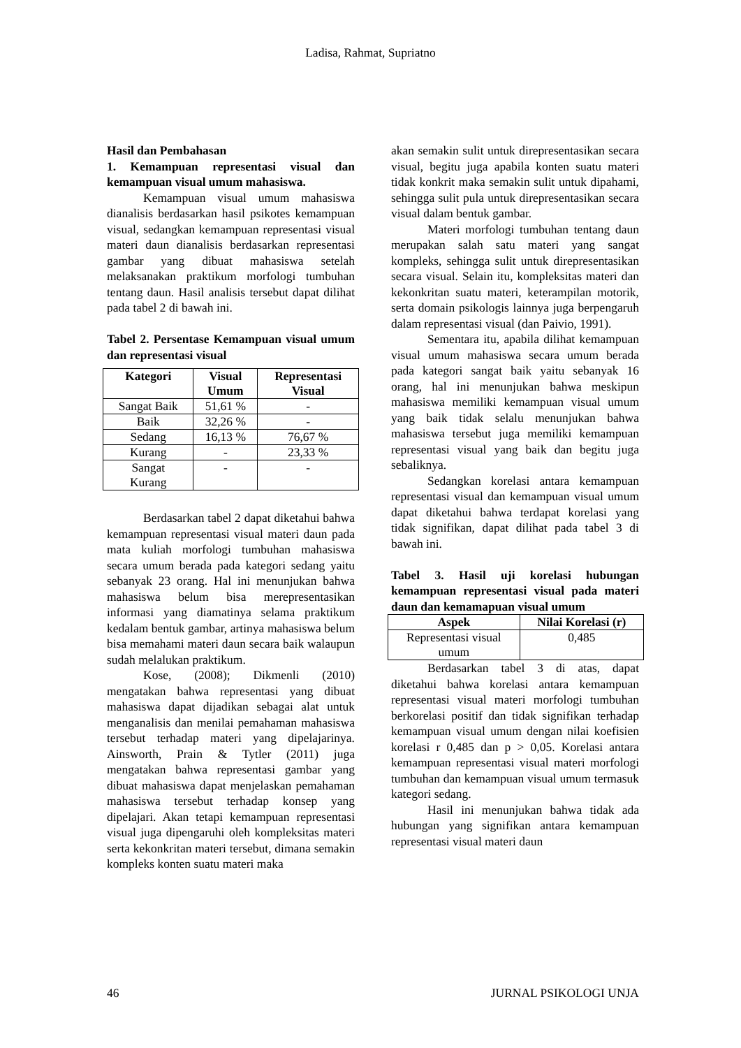Ladisa, Rahmat, Supriatno
Hasil dan Pembahasan
1. Kemampuan representasi visual dan kemampuan visual umum mahasiswa.
Kemampuan visual umum mahasiswa dianalisis berdasarkan hasil psikotes kemampuan visual, sedangkan kemampuan representasi visual materi daun dianalisis berdasarkan representasi gambar yang dibuat mahasiswa setelah melaksanakan praktikum morfologi tumbuhan tentang daun. Hasil analisis tersebut dapat dilihat pada tabel 2 di bawah ini.
Tabel 2. Persentase Kemampuan visual umum dan representasi visual
| Kategori | Visual Umum | Representasi Visual |
| --- | --- | --- |
| Sangat Baik | 51,61 % | - |
| Baik | 32,26 % | - |
| Sedang | 16,13 % | 76,67 % |
| Kurang | - | 23,33 % |
| Sangat Kurang | - | - |
Berdasarkan tabel 2 dapat diketahui bahwa kemampuan representasi visual materi daun pada mata kuliah morfologi tumbuhan mahasiswa secara umum berada pada kategori sedang yaitu sebanyak 23 orang. Hal ini menunjukan bahwa mahasiswa belum bisa merepresentasikan informasi yang diamatinya selama praktikum kedalam bentuk gambar, artinya mahasiswa belum bisa memahami materi daun secara baik walaupun sudah melalukan praktikum.
Kose, (2008); Dikmenli (2010) mengatakan bahwa representasi yang dibuat mahasiswa dapat dijadikan sebagai alat untuk menganalisis dan menilai pemahaman mahasiswa tersebut terhadap materi yang dipelajarinya. Ainsworth, Prain & Tytler (2011) juga mengatakan bahwa representasi gambar yang dibuat mahasiswa dapat menjelaskan pemahaman mahasiswa tersebut terhadap konsep yang dipelajari. Akan tetapi kemampuan representasi visual juga dipengaruhi oleh kompleksitas materi serta kekonkritan materi tersebut, dimana semakin kompleks konten suatu materi maka
akan semakin sulit untuk direpresentasikan secara visual, begitu juga apabila konten suatu materi tidak konkrit maka semakin sulit untuk dipahami, sehingga sulit pula untuk direpresentasikan secara visual dalam bentuk gambar.
Materi morfologi tumbuhan tentang daun merupakan salah satu materi yang sangat kompleks, sehingga sulit untuk direpresentasikan secara visual. Selain itu, kompleksitas materi dan kekonkritan suatu materi, keterampilan motorik, serta domain psikologis lainnya juga berpengaruh dalam representasi visual (dan Paivio, 1991).
Sementara itu, apabila dilihat kemampuan visual umum mahasiswa secara umum berada pada kategori sangat baik yaitu sebanyak 16 orang, hal ini menunjukan bahwa meskipun mahasiswa memiliki kemampuan visual umum yang baik tidak selalu menunjukan bahwa mahasiswa tersebut juga memiliki kemampuan representasi visual yang baik dan begitu juga sebaliknya.
Sedangkan korelasi antara kemampuan representasi visual dan kemampuan visual umum dapat diketahui bahwa terdapat korelasi yang tidak signifikan, dapat dilihat pada tabel 3 di bawah ini.
Tabel 3. Hasil uji korelasi hubungan kemampuan representasi visual pada materi daun dan kemamapuan visual umum
| Aspek | Nilai Korelasi (r) |
| --- | --- |
| Representasi visual umum | 0,485 |
Berdasarkan tabel 3 di atas, dapat diketahui bahwa korelasi antara kemampuan representasi visual materi morfologi tumbuhan berkorelasi positif dan tidak signifikan terhadap kemampuan visual umum dengan nilai koefisien korelasi r 0,485 dan p > 0,05. Korelasi antara kemampuan representasi visual materi morfologi tumbuhan dan kemampuan visual umum termasuk kategori sedang.
Hasil ini menunjukan bahwa tidak ada hubungan yang signifikan antara kemampuan representasi visual materi daun
46 JURNAL PSIKOLOGI UNJA